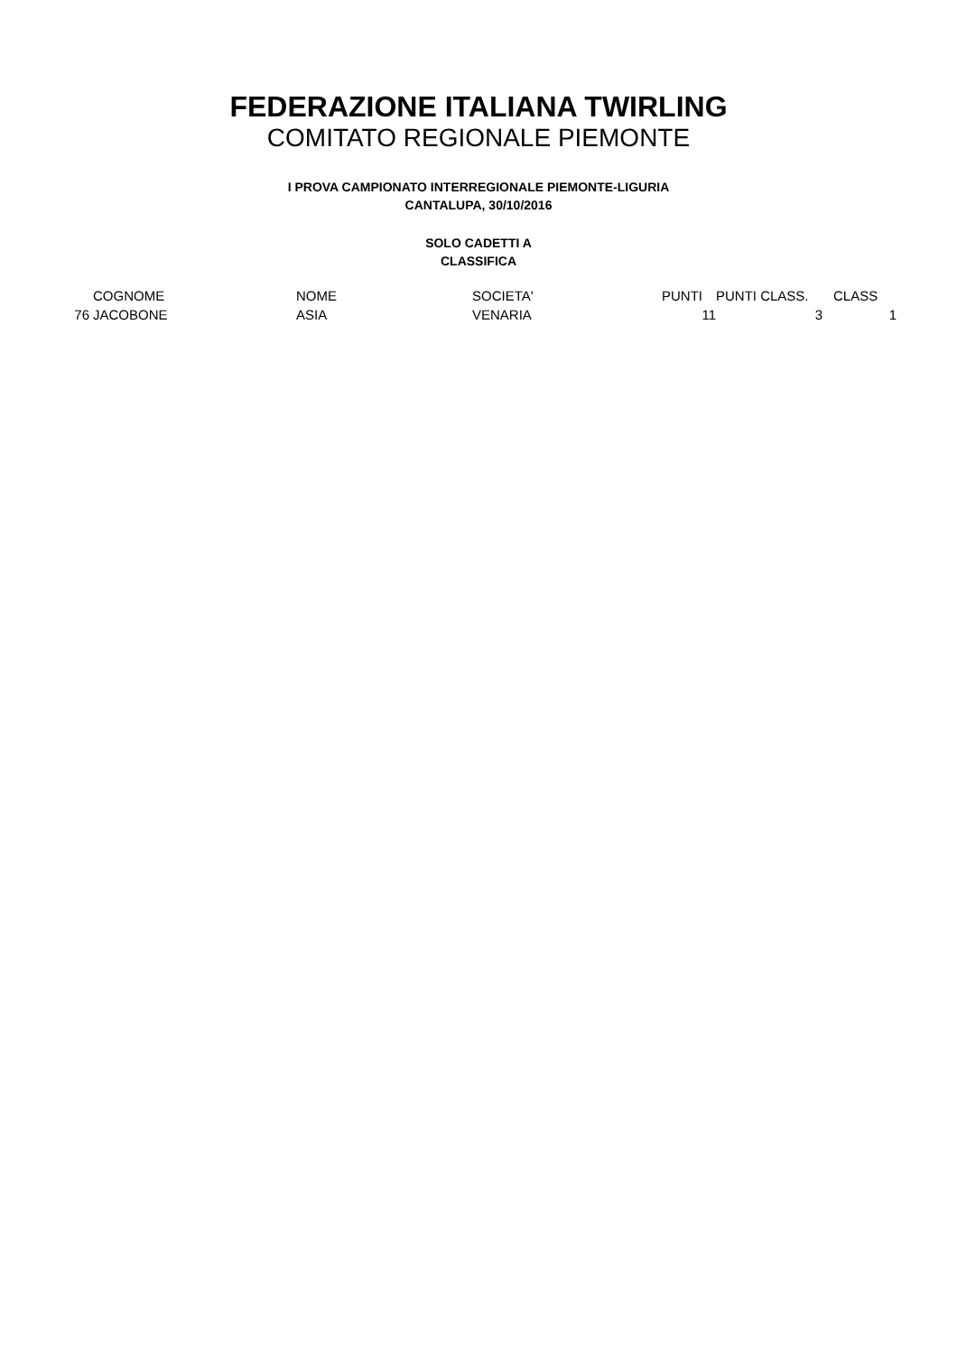FEDERAZIONE ITALIANA TWIRLING
COMITATO REGIONALE PIEMONTE
I PROVA CAMPIONATO INTERREGIONALE PIEMONTE-LIGURIA
CANTALUPA, 30/10/2016
SOLO CADETTI A
CLASSIFICA
| | COGNOME | NOME | SOCIETA' | PUNTI | PUNTI CLASS. | CLASS |
| 76 | JACOBONE | ASIA | VENARIA | 11 | 3 | 1 |